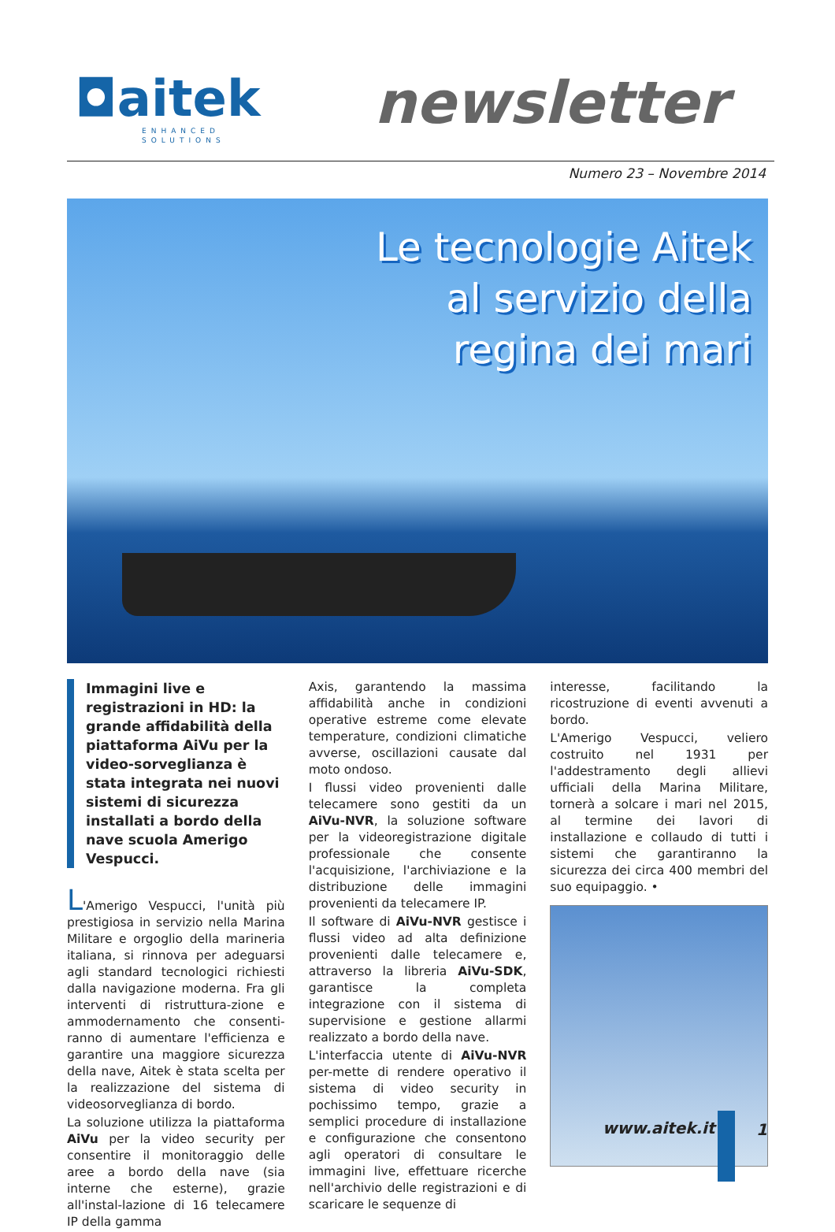◘aitek
ENHANCED SOLUTIONS
newsletter
Numero 23 – Novembre 2014
Le tecnologie Aitek
al servizio della
regina dei mari
Immagini live e registrazioni in HD: la grande affidabilità della piattaforma AiVu per la video-sorveglianza è stata integrata nei nuovi sistemi di sicurezza installati a bordo della nave scuola Amerigo Vespucci.
L'Amerigo Vespucci, l'unità più prestigiosa in servizio nella Marina Militare e orgoglio della marineria italiana, si rinnova per adeguarsi agli standard tecnologici richiesti dalla navigazione moderna. Fra gli interventi di ristruttura-zione e ammodernamento che consenti-ranno di aumentare l'efficienza e garantire una maggiore sicurezza della nave, Aitek è stata scelta per la realizzazione del sistema di videosorveglianza di bordo.
La soluzione utilizza la piattaforma AiVu per la video security per consentire il monitoraggio delle aree a bordo della nave (sia interne che esterne), grazie all'instal-lazione di 16 telecamere IP della gamma
Axis, garantendo la massima affidabilità anche in condizioni operative estreme come elevate temperature, condizioni climatiche avverse, oscillazioni causate dal moto ondoso.
I flussi video provenienti dalle telecamere sono gestiti da un AiVu-NVR, la soluzione software per la videoregistrazione digitale professionale che consente l'acquisizione, l'archiviazione e la distribuzione delle immagini provenienti da telecamere IP.
Il software di AiVu-NVR gestisce i flussi video ad alta definizione provenienti dalle telecamere e, attraverso la libreria AiVu-SDK, garantisce la completa integrazione con il sistema di supervisione e gestione allarmi realizzato a bordo della nave.
L'interfaccia utente di AiVu-NVR per-mette di rendere operativo il sistema di video security in pochissimo tempo, grazie a semplici procedure di installazione e configurazione che consentono agli operatori di consultare le immagini live, effettuare ricerche nell'archivio delle registrazioni e di scaricare le sequenze di
interesse, facilitando la ricostruzione di eventi avvenuti a bordo.
L'Amerigo Vespucci, veliero costruito nel 1931 per l'addestramento degli allievi ufficiali della Marina Militare, tornerà a solcare i mari nel 2015, al termine dei lavori di installazione e collaudo di tutti i sistemi che garantiranno la sicurezza dei circa 400 membri del suo equipaggio. •
www.aitek.it 1